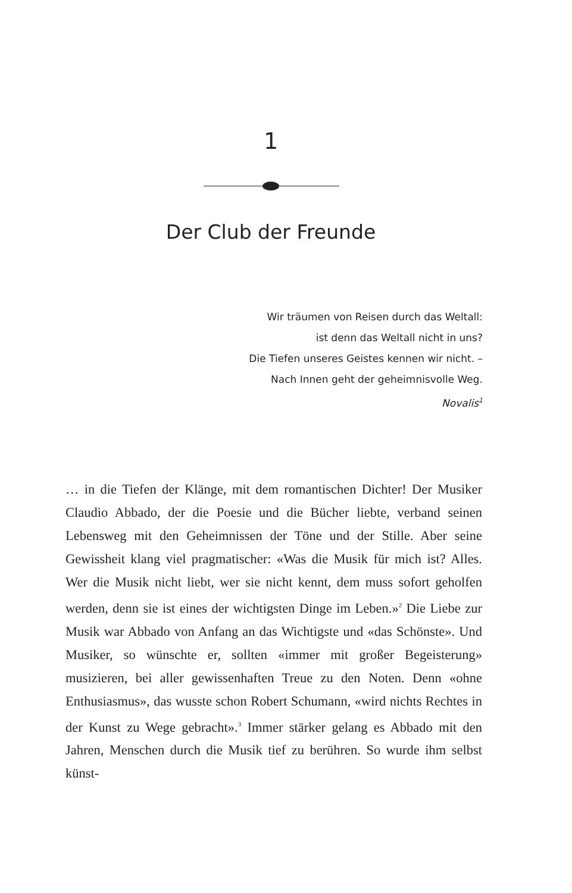1
Der Club der Freunde
Wir träumen von Reisen durch das Weltall:
ist denn das Weltall nicht in uns?
Die Tiefen unseres Geistes kennen wir nicht. –
Nach Innen geht der geheimnisvolle Weg.
Novalis<sup>1</sup>
… in die Tiefen der Klänge, mit dem romantischen Dichter! Der Musiker Claudio Abbado, der die Poesie und die Bücher liebte, verband seinen Lebensweg mit den Geheimnissen der Töne und der Stille. Aber seine Gewissheit klang viel pragmatischer: «Was die Musik für mich ist? Alles. Wer die Musik nicht liebt, wer sie nicht kennt, dem muss sofort geholfen werden, denn sie ist eines der wichtigsten Dinge im Leben.»<sup>2</sup> Die Liebe zur Musik war Abbado von Anfang an das Wichtigste und «das Schönste». Und Musiker, so wünschte er, sollten «immer mit großer Begeiste­rung» musizieren, bei aller gewissenhaften Treue zu den Noten. Denn «ohne Enthusiasmus», das wusste schon Robert Schu­mann, «wird nichts Rechtes in der Kunst zu Wege gebracht».<sup>3</sup> Immer stärker gelang es Abbado mit den Jahren, Menschen durch die Musik tief zu berühren. So wurde ihm selbst künst-